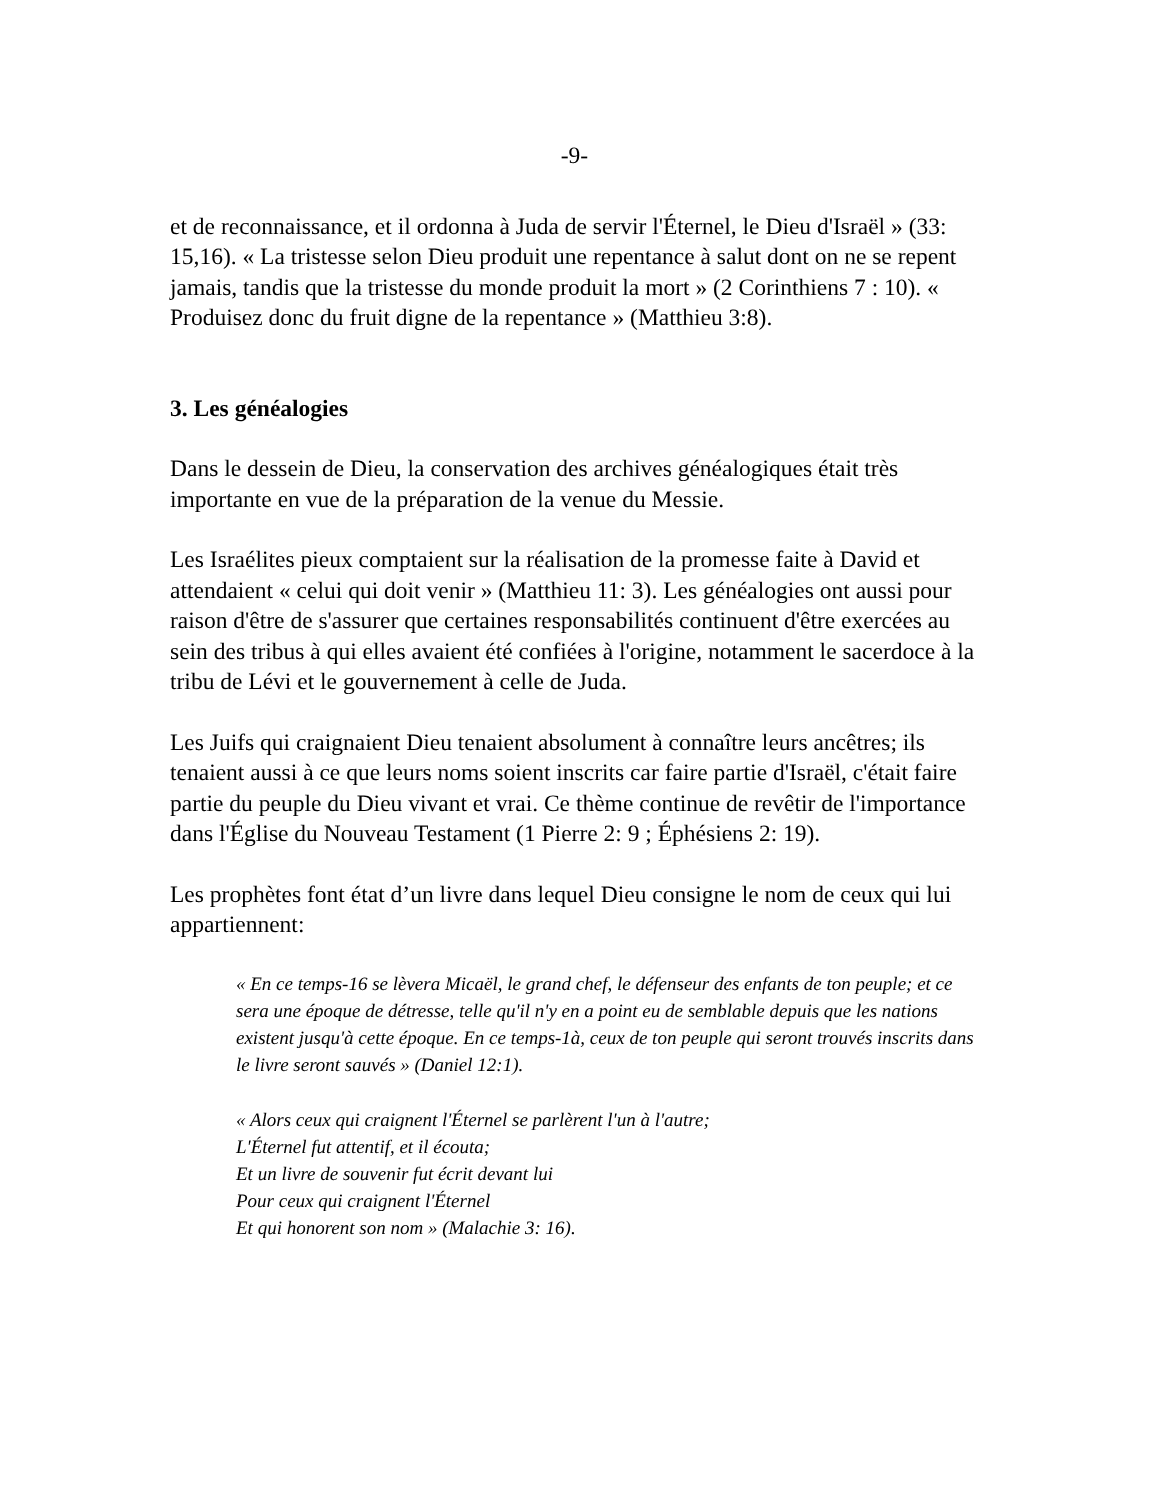-9-
et de reconnaissance, et il ordonna à Juda de servir l'Éternel, le Dieu d'Israël » (33: 15,16). « La tristesse selon Dieu produit une repentance à salut dont on ne se repent jamais, tandis que la tristesse du monde produit la mort » (2 Corinthiens 7 : 10). « Produisez donc du fruit digne de la repentance » (Matthieu 3:8).
3. Les généalogies
Dans le dessein de Dieu, la conservation des archives généalogiques était très importante en vue de la préparation de la venue du Messie.
Les Israélites pieux comptaient sur la réalisation de la promesse faite à David et attendaient « celui qui doit venir » (Matthieu 11: 3). Les généalogies ont aussi pour raison d'être de s'assurer que certaines responsabilités continuent d'être exercées au sein des tribus à qui elles avaient été confiées à l'origine, notamment le sacerdoce à la tribu de Lévi et le gouvernement à celle de Juda.
Les Juifs qui craignaient Dieu tenaient absolument à connaître leurs ancêtres; ils tenaient aussi à ce que leurs noms soient inscrits car faire partie d'Israël, c'était faire partie du peuple du Dieu vivant et vrai. Ce thème continue de revêtir de l'importance dans l'Église du Nouveau Testament (1 Pierre 2: 9 ; Éphésiens 2: 19).
Les prophètes font état d’un livre dans lequel Dieu consigne le nom de ceux qui lui appartiennent:
« En ce temps-16 se lèvera Micaël, le grand chef, le défenseur des enfants de ton peuple; et ce sera une époque de détresse, telle qu'il n'y en a point eu de semblable depuis que les nations existent jusqu'à cette époque. En ce temps-1à, ceux de ton peuple qui seront trouvés inscrits dans le livre seront sauvés » (Daniel 12:1).
« Alors ceux qui craignent l'Éternel se parlèrent l'un à l'autre;
L'Éternel fut attentif, et il écouta;
Et un livre de souvenir fut écrit devant lui
Pour ceux qui craignent l'Éternel
Et qui honorent son nom » (Malachie 3: 16).